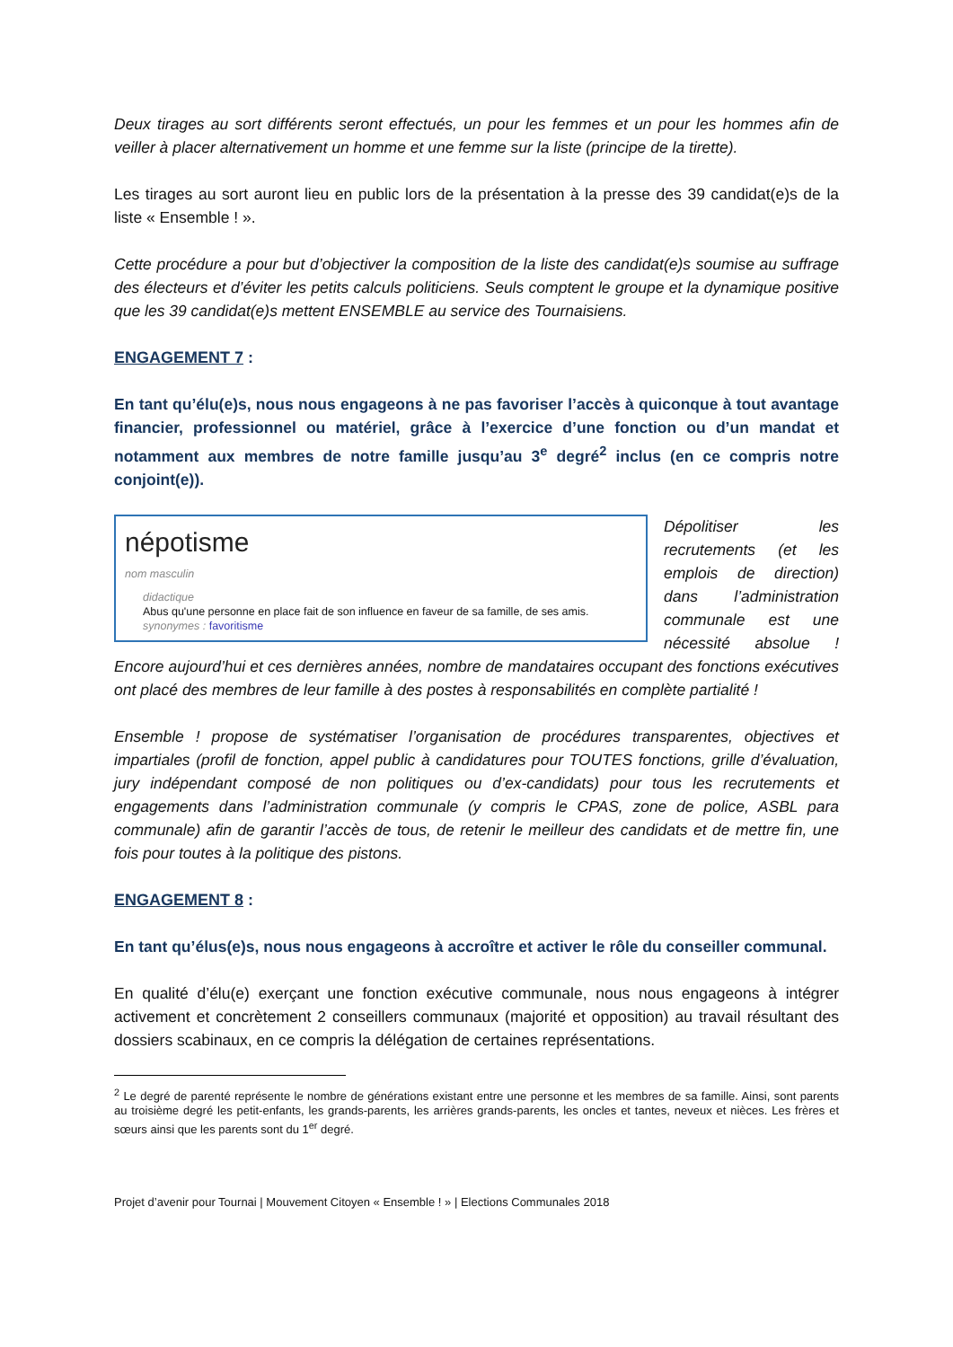Deux tirages au sort différents seront effectués, un pour les femmes et un pour les hommes afin de veiller à placer alternativement un homme et une femme sur la liste (principe de la tirette).
Les tirages au sort auront lieu en public lors de la présentation à la presse des 39 candidat(e)s de la liste « Ensemble ! ».
Cette procédure a pour but d’objectiver la composition de la liste des candidat(e)s soumise au suffrage des électeurs et d’éviter les petits calculs politiciens. Seuls comptent le groupe et la dynamique positive que les 39 candidat(e)s mettent ENSEMBLE au service des Tournaisiens.
ENGAGEMENT 7 :
En tant qu’élu(e)s, nous nous engageons à ne pas favoriser l’accès à quiconque à tout avantage financier, professionnel ou matériel, grâce à l’exercice d’une fonction ou d’un mandat et notamment aux membres de notre famille jusqu’au 3<sup>e</sup> degré<sup>2</sup> inclus (en ce compris notre conjoint(e)).
népotisme
nom masculin
didactique
Abus qu'une personne en place fait de son influence en faveur de sa famille, de ses amis.
synonymes : favoritisme
Dépolitiser les recrutements (et les emplois de direction) dans l’administration communale est une nécessité absolue ! Encore aujourd’hui et ces dernières années, nombre de mandataires occupant des fonctions exécutives ont placé des membres de leur famille à des postes à responsabilités en complète partialité !
Ensemble ! propose de systématiser l’organisation de procédures transparentes, objectives et impartiales (profil de fonction, appel public à candidatures pour TOUTES fonctions, grille d’évaluation, jury indépendant composé de non politiques ou d’ex-candidats) pour tous les recrutements et engagements dans l’administration communale (y compris le CPAS, zone de police, ASBL para communale) afin de garantir l’accès de tous, de retenir le meilleur des candidats et de mettre fin, une fois pour toutes à la politique des pistons.
ENGAGEMENT 8 :
En tant qu’élus(e)s, nous nous engageons à accroître et activer le rôle du conseiller communal.
En qualité d’élu(e) exerçant une fonction exécutive communale, nous nous engageons à intégrer activement et concrètement 2 conseillers communaux (majorité et opposition) au travail résultant des dossiers scabinaux, en ce compris la délégation de certaines représentations.
<sup>2</sup> Le degré de parenté représente le nombre de générations existant entre une personne et les membres de sa famille. Ainsi, sont parents au troisième degré les petit-enfants, les grands-parents, les arrières grands-parents, les oncles et tantes, neveux et nièces. Les frères et sœurs ainsi que les parents sont du 1<sup>er</sup> degré.
Projet d’avenir pour Tournai | Mouvement Citoyen « Ensemble ! » | Elections Communales 2018